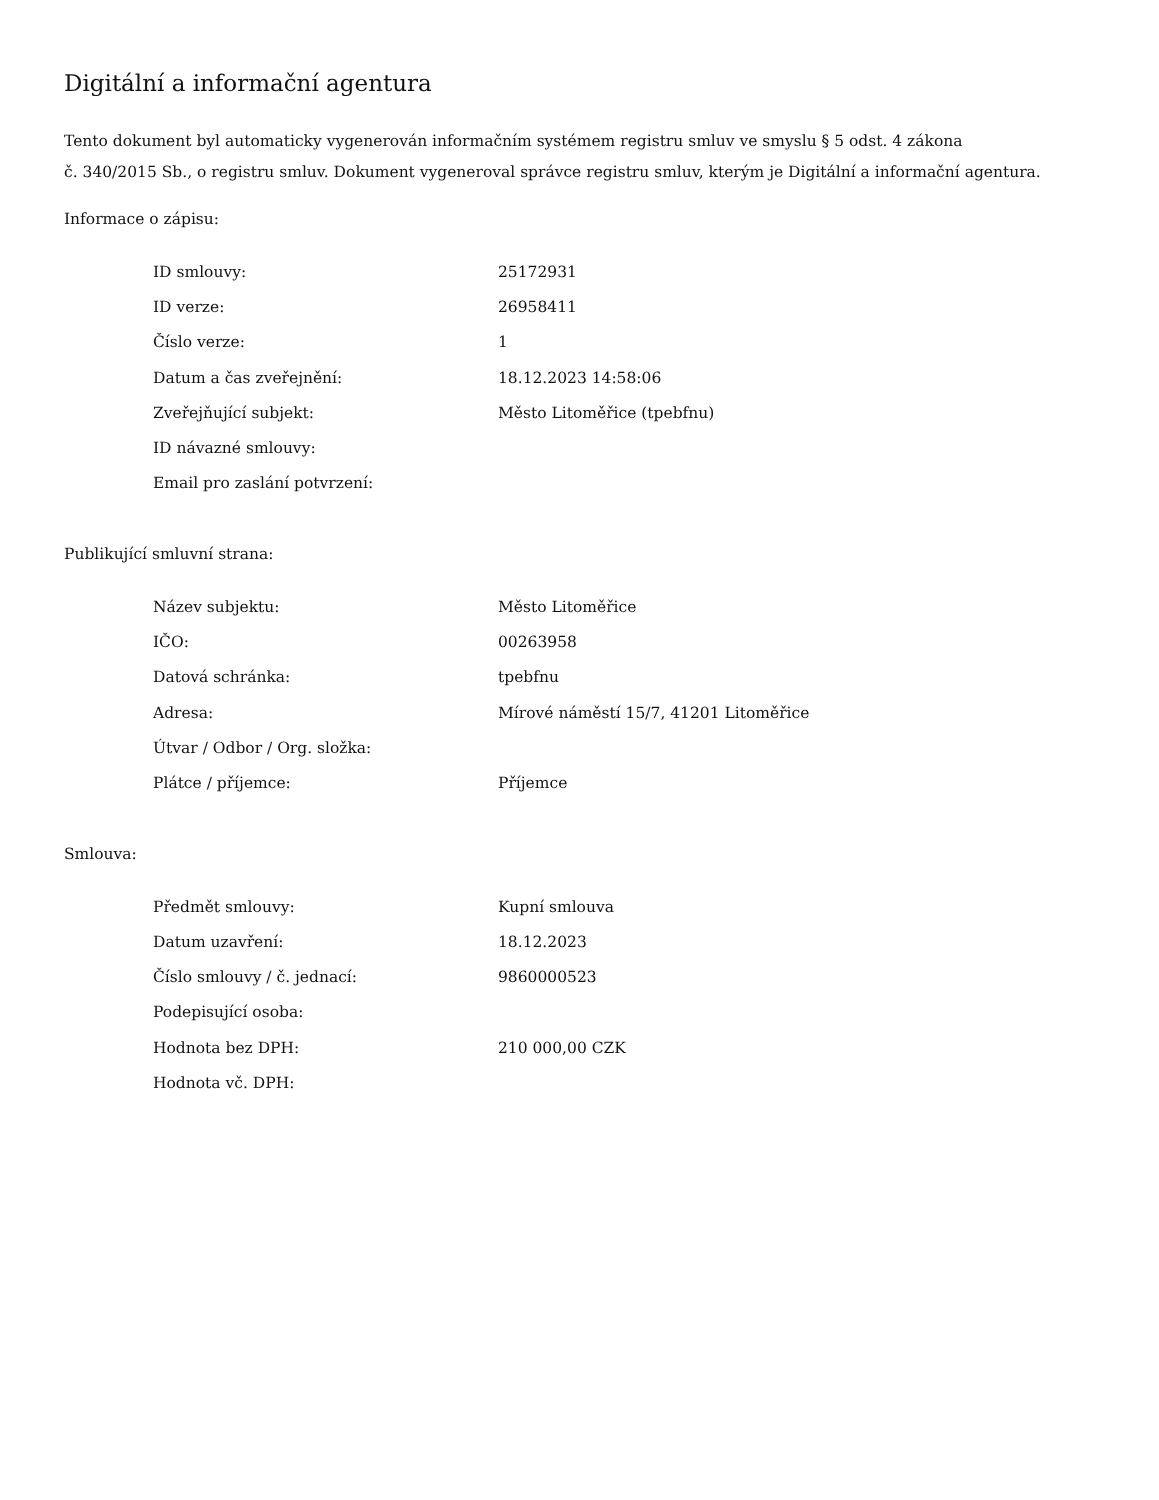Digitální a informační agentura
Tento dokument byl automaticky vygenerován informačním systémem registru smluv ve smyslu § 5 odst. 4 zákona
č. 340/2015 Sb., o registru smluv. Dokument vygeneroval správce registru smluv, kterým je Digitální a informační agentura.
Informace o zápisu:
| ID smlouvy: | 25172931 |
| ID verze: | 26958411 |
| Číslo verze: | 1 |
| Datum a čas zveřejnění: | 18.12.2023 14:58:06 |
| Zveřejňující subjekt: | Město Litoměřice (tpebfnu) |
| ID návazné smlouvy: | |
| Email pro zaslání potvrzení: | |
Publikující smluvní strana:
| Název subjektu: | Město Litoměřice |
| IČO: | 00263958 |
| Datová schránka: | tpebfnu |
| Adresa: | Mírové náměstí 15/7, 41201 Litoměřice |
| Útvar / Odbor / Org. složka: | |
| Plátce / příjemce: | Příjemce |
Smlouva:
| Předmět smlouvy: | Kupní smlouva |
| Datum uzavření: | 18.12.2023 |
| Číslo smlouvy / č. jednací: | 9860000523 |
| Podepisující osoba: | |
| Hodnota bez DPH: | 210 000,00 CZK |
| Hodnota vč. DPH: | |